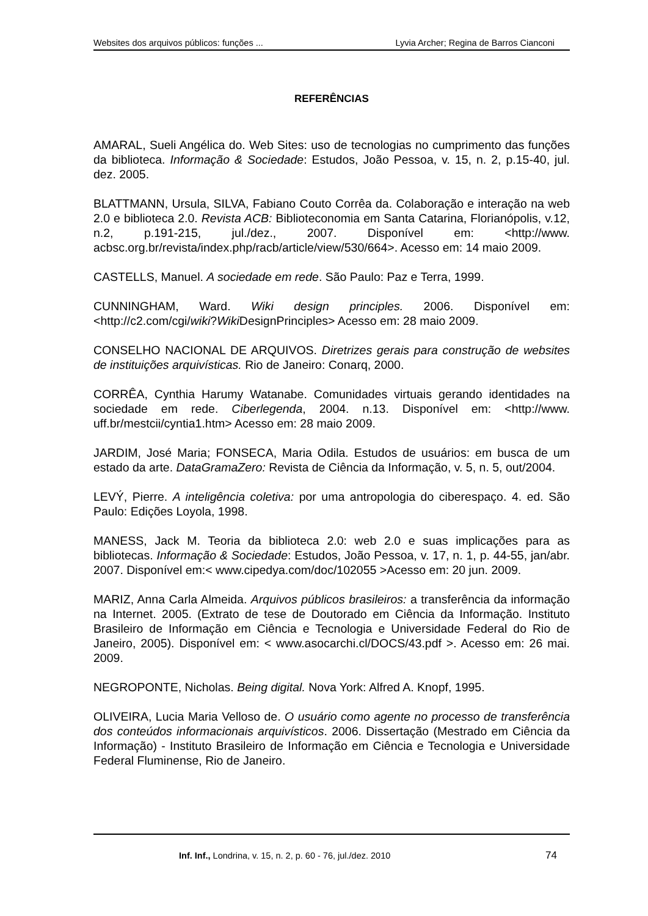Websites dos arquivos públicos: funções ... Lyvia Archer; Regina de Barros Cianconi
REFERÊNCIAS
AMARAL, Sueli Angélica do. Web Sites: uso de tecnologias no cumprimento das funções da biblioteca. Informação & Sociedade: Estudos, João Pessoa, v. 15, n. 2, p.15-40, jul. dez. 2005.
BLATTMANN, Ursula, SILVA, Fabiano Couto Corrêa da. Colaboração e interação na web 2.0 e biblioteca 2.0. Revista ACB: Biblioteconomia em Santa Catarina, Florianópolis, v.12, n.2, p.191-215, jul./dez., 2007. Disponível em: <http://www. acbsc.org.br/revista/index.php/racb/article/view/530/664>. Acesso em: 14 maio 2009.
CASTELLS, Manuel. A sociedade em rede. São Paulo: Paz e Terra, 1999.
CUNNINGHAM, Ward. Wiki design principles. 2006. Disponível em: <http://c2.com/cgi/wiki?Wiki DesignPrinciples> Acesso em: 28 maio 2009.
CONSELHO NACIONAL DE ARQUIVOS. Diretrizes gerais para construção de websites de instituições arquivísticas. Rio de Janeiro: Conarq, 2000.
CORRÊA, Cynthia Harumy Watanabe. Comunidades virtuais gerando identidades na sociedade em rede. Ciberlegenda, 2004. n.13. Disponível em: <http://www. uff.br/mestcii/cyntia1.htm> Acesso em: 28 maio 2009.
JARDIM, José Maria; FONSECA, Maria Odila. Estudos de usuários: em busca de um estado da arte. DataGramaZero: Revista de Ciência da Informação, v. 5, n. 5, out/2004.
LEVÝ, Pierre. A inteligência coletiva: por uma antropologia do ciberespaço. 4. ed. São Paulo: Edições Loyola, 1998.
MANESS, Jack M. Teoria da biblioteca 2.0: web 2.0 e suas implicações para as bibliotecas. Informação & Sociedade: Estudos, João Pessoa, v. 17, n. 1, p. 44-55, jan/abr. 2007. Disponível em:< www.cipedya.com/doc/102055 >Acesso em: 20 jun. 2009.
MARIZ, Anna Carla Almeida. Arquivos públicos brasileiros: a transferência da informação na Internet. 2005. (Extrato de tese de Doutorado em Ciência da Informação. Instituto Brasileiro de Informação em Ciência e Tecnologia e Universidade Federal do Rio de Janeiro, 2005). Disponível em: < www.asocarchi.cl/DOCS/43.pdf >. Acesso em: 26 mai. 2009.
NEGROPONTE, Nicholas. Being digital. Nova York: Alfred A. Knopf, 1995.
OLIVEIRA, Lucia Maria Velloso de. O usuário como agente no processo de transferência dos conteúdos informacionais arquivísticos. 2006. Dissertação (Mestrado em Ciência da Informação) - Instituto Brasileiro de Informação em Ciência e Tecnologia e Universidade Federal Fluminense, Rio de Janeiro.
Inf. Inf., Londrina, v. 15, n. 2, p. 60 - 76, jul./dez. 2010 74